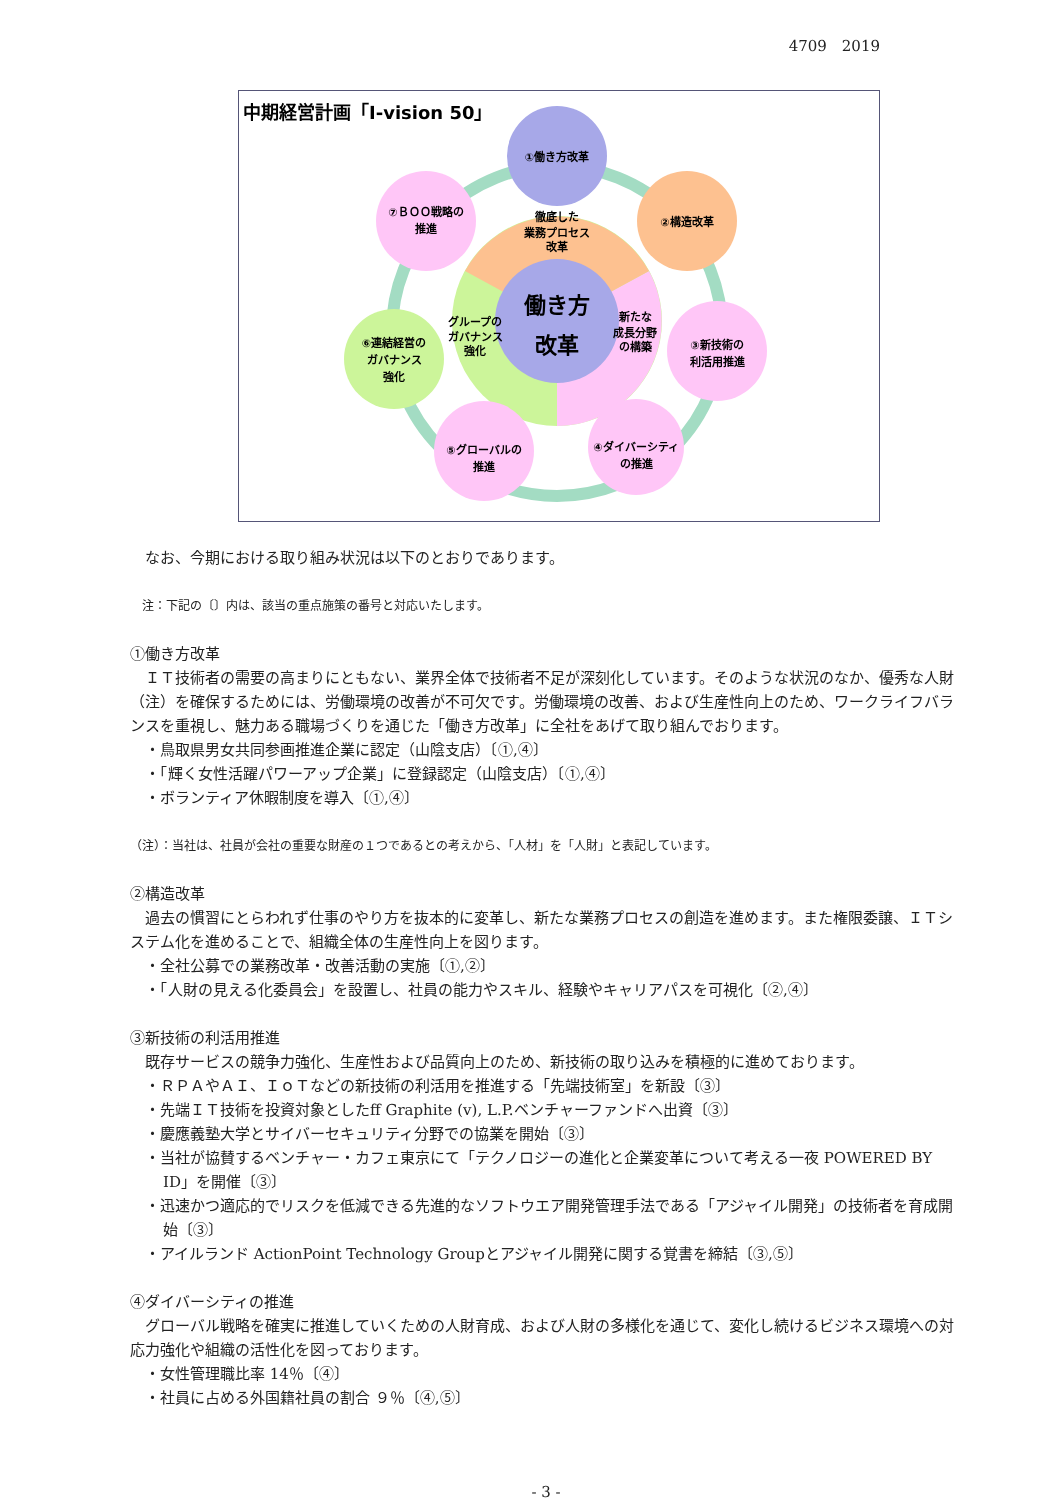4709　2019
中期経営計画「I-vision 50」
働き方
改革
徹底した
業務プロセス
改革
グループの
ガバナンス
強化
新たな
成長分野
の構築
①働き方改革
②構造改革
③新技術の
利活用推進
④ダイバーシティ
の推進
⑤グローバルの
推進
⑥連結経営の
ガバナンス
強化
⑦ＢＯＯ戦略の
推進
なお、今期における取り組み状況は以下のとおりであります。
注：下記の〔〕内は、該当の重点施策の番号と対応いたします。
①働き方改革
ＩＴ技術者の需要の高まりにともない、業界全体で技術者不足が深刻化しています。そのような状況のなか、優秀な人財（注）を確保するためには、労働環境の改善が不可欠です。労働環境の改善、および生産性向上のため、ワークライフバランスを重視し、魅力ある職場づくりを通じた「働き方改革」に全社をあげて取り組んでおります。
・鳥取県男女共同参画推進企業に認定（山陰支店）〔①,④〕
・「輝く女性活躍パワーアップ企業」に登録認定（山陰支店）〔①,④〕
・ボランティア休暇制度を導入〔①,④〕
（注）：当社は、社員が会社の重要な財産の１つであるとの考えから、「人材」を「人財」と表記しています。
②構造改革
過去の慣習にとらわれず仕事のやり方を抜本的に変革し、新たな業務プロセスの創造を進めます。また権限委譲、ＩＴシステム化を進めることで、組織全体の生産性向上を図ります。
・全社公募での業務改革・改善活動の実施〔①,②〕
・「人財の見える化委員会」を設置し、社員の能力やスキル、経験やキャリアパスを可視化〔②,④〕
③新技術の利活用推進
既存サービスの競争力強化、生産性および品質向上のため、新技術の取り込みを積極的に進めております。
・ＲＰＡやＡＩ、ＩｏＴなどの新技術の利活用を推進する「先端技術室」を新設〔③〕
・先端ＩＴ技術を投資対象としたff Graphite (v), L.P.ベンチャーファンドへ出資〔③〕
・慶應義塾大学とサイバーセキュリティ分野での協業を開始〔③〕
・当社が協賛するベンチャー・カフェ東京にて「テクノロジーの進化と企業変革について考える一夜 POWERED BY ID」を開催〔③〕
・迅速かつ適応的でリスクを低減できる先進的なソフトウエア開発管理手法である「アジャイル開発」の技術者を育成開始〔③〕
・アイルランド ActionPoint Technology Groupとアジャイル開発に関する覚書を締結〔③,⑤〕
④ダイバーシティの推進
グローバル戦略を確実に推進していくための人財育成、および人財の多様化を通じて、変化し続けるビジネス環境への対応力強化や組織の活性化を図っております。
・女性管理職比率 14％〔④〕
・社員に占める外国籍社員の割合 ９％〔④,⑤〕
- 3 -